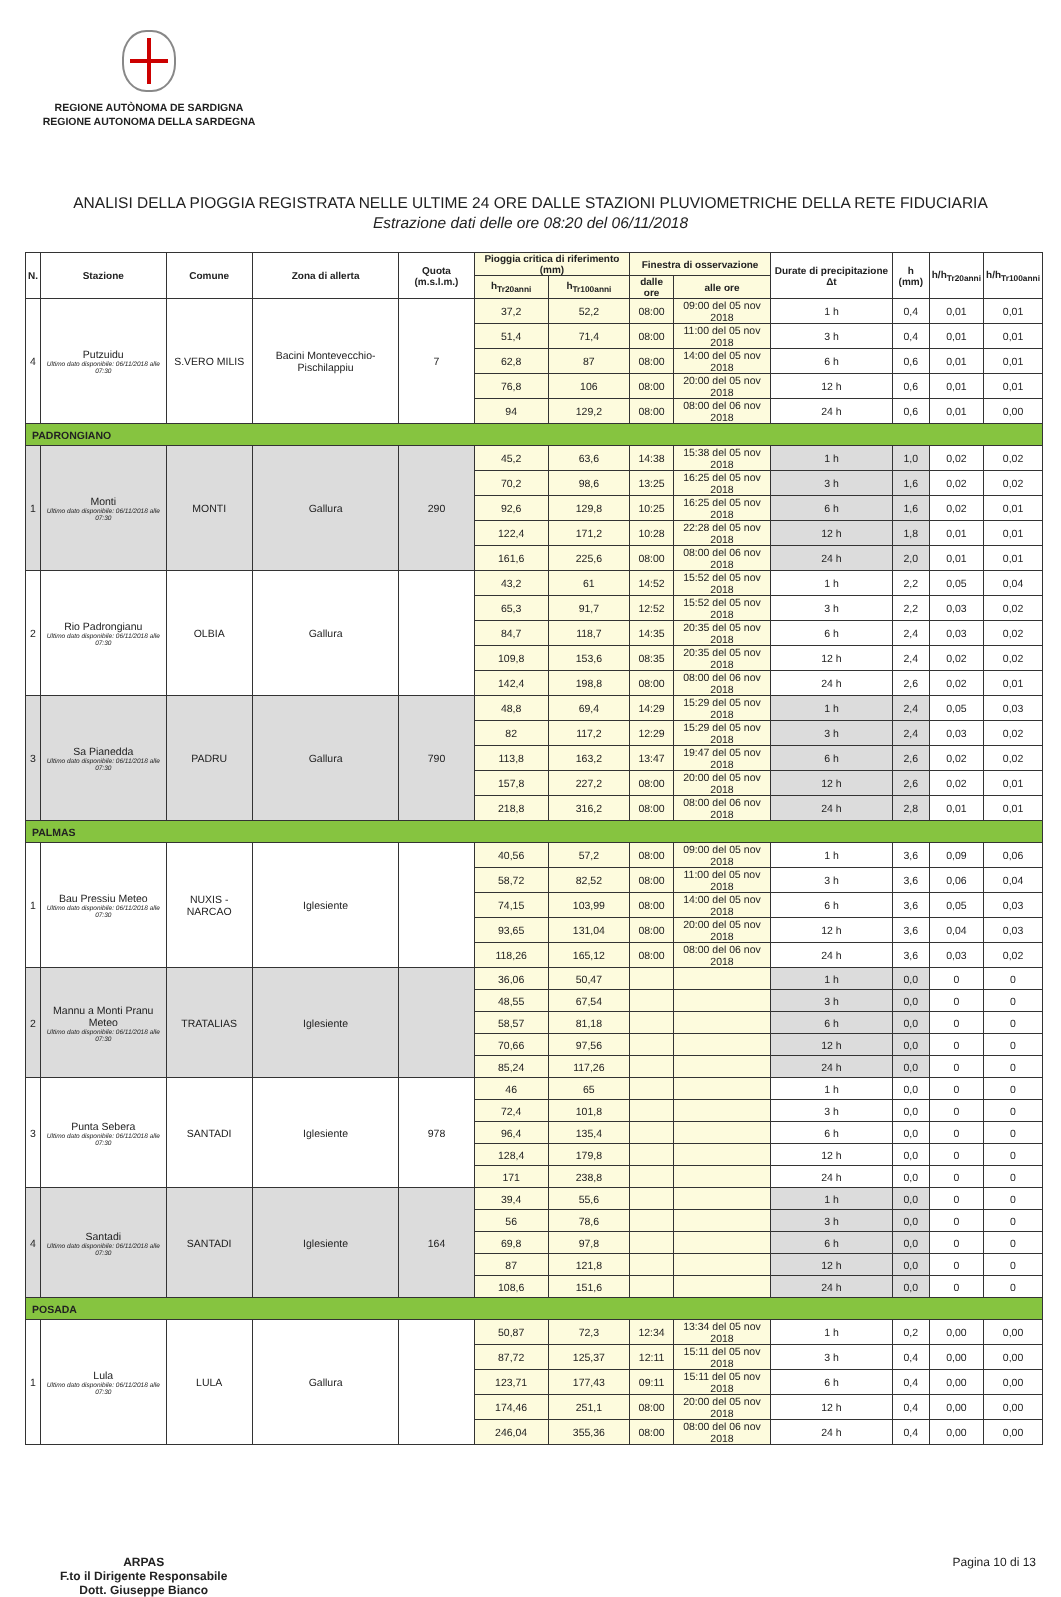REGIONE AUTÒNOMA DE SARDIGNA
REGIONE AUTONOMA DELLA SARDEGNA
ANALISI DELLA PIOGGIA REGISTRATA NELLE ULTIME 24 ORE DALLE STAZIONI PLUVIOMETRICHE DELLA RETE FIDUCIARIA
Estrazione dati delle ore 08:20 del 06/11/2018
| N. | Stazione | Comune | Zona di allerta | Quota (m.s.l.m.) | Pioggia critica di riferimento (mm) | | Finestra di osservazione | | Durate di precipitazione Δt | h (mm) | h/h<sub>Tr20anni</sub> | h/h<sub>Tr100anni</sub> |
| --- | --- | --- | --- | --- | --- | --- | --- | --- | --- | --- | --- | --- |
| | | | | | h<sub>Tr20anni</sub> | h<sub>Tr100anni</sub> | dalle ore | alle ore | | | | |
| 4 | Putzuidu Ultimo dato disponibile: 06/11/2018 alle 07:30 | S.VERO MILIS | Bacini Montevecchio-Pischilappiu | 7 | 37,2 | 52,2 | 08:00 | 09:00 del 05 nov 2018 | 1 h | 0,4 | 0,01 | 0,01 |
| | | | | | 51,4 | 71,4 | 08:00 | 11:00 del 05 nov 2018 | 3 h | 0,4 | 0,01 | 0,01 |
| | | | | | 62,8 | 87 | 08:00 | 14:00 del 05 nov 2018 | 6 h | 0,6 | 0,01 | 0,01 |
| | | | | | 76,8 | 106 | 08:00 | 20:00 del 05 nov 2018 | 12 h | 0,6 | 0,01 | 0,01 |
| | | | | | 94 | 129,2 | 08:00 | 08:00 del 06 nov 2018 | 24 h | 0,6 | 0,01 | 0,00 |
| PADRONGIANO | | | | | | | | | | | | |
| 1 | Monti Ultimo dato disponibile: 06/11/2018 alle 07:30 | MONTI | Gallura | 290 | 45,2 | 63,6 | 14:38 | 15:38 del 05 nov 2018 | 1 h | 1,0 | 0,02 | 0,02 |
| | | | | | 70,2 | 98,6 | 13:25 | 16:25 del 05 nov 2018 | 3 h | 1,6 | 0,02 | 0,02 |
| | | | | | 92,6 | 129,8 | 10:25 | 16:25 del 05 nov 2018 | 6 h | 1,6 | 0,02 | 0,01 |
| | | | | | 122,4 | 171,2 | 10:28 | 22:28 del 05 nov 2018 | 12 h | 1,8 | 0,01 | 0,01 |
| | | | | | 161,6 | 225,6 | 08:00 | 08:00 del 06 nov 2018 | 24 h | 2,0 | 0,01 | 0,01 |
| 2 | Rio Padrongianu Ultimo dato disponibile: 06/11/2018 alle 07:30 | OLBIA | Gallura | | 43,2 | 61 | 14:52 | 15:52 del 05 nov 2018 | 1 h | 2,2 | 0,05 | 0,04 |
| | | | | | 65,3 | 91,7 | 12:52 | 15:52 del 05 nov 2018 | 3 h | 2,2 | 0,03 | 0,02 |
| | | | | | 84,7 | 118,7 | 14:35 | 20:35 del 05 nov 2018 | 6 h | 2,4 | 0,03 | 0,02 |
| | | | | | 109,8 | 153,6 | 08:35 | 20:35 del 05 nov 2018 | 12 h | 2,4 | 0,02 | 0,02 |
| | | | | | 142,4 | 198,8 | 08:00 | 08:00 del 06 nov 2018 | 24 h | 2,6 | 0,02 | 0,01 |
| 3 | Sa Pianedda Ultimo dato disponibile: 06/11/2018 alle 07:30 | PADRU | Gallura | 790 | 48,8 | 69,4 | 14:29 | 15:29 del 05 nov 2018 | 1 h | 2,4 | 0,05 | 0,03 |
| | | | | | 82 | 117,2 | 12:29 | 15:29 del 05 nov 2018 | 3 h | 2,4 | 0,03 | 0,02 |
| | | | | | 113,8 | 163,2 | 13:47 | 19:47 del 05 nov 2018 | 6 h | 2,6 | 0,02 | 0,02 |
| | | | | | 157,8 | 227,2 | 08:00 | 20:00 del 05 nov 2018 | 12 h | 2,6 | 0,02 | 0,01 |
| | | | | | 218,8 | 316,2 | 08:00 | 08:00 del 06 nov 2018 | 24 h | 2,8 | 0,01 | 0,01 |
| PALMAS | | | | | | | | | | | | |
| 1 | Bau Pressiu Meteo Ultimo dato disponibile: 06/11/2018 alle 07:30 | NUXIS - NARCAO | Iglesiente | | 40,56 | 57,2 | 08:00 | 09:00 del 05 nov 2018 | 1 h | 3,6 | 0,09 | 0,06 |
| | | | | | 58,72 | 82,52 | 08:00 | 11:00 del 05 nov 2018 | 3 h | 3,6 | 0,06 | 0,04 |
| | | | | | 74,15 | 103,99 | 08:00 | 14:00 del 05 nov 2018 | 6 h | 3,6 | 0,05 | 0,03 |
| | | | | | 93,65 | 131,04 | 08:00 | 20:00 del 05 nov 2018 | 12 h | 3,6 | 0,04 | 0,03 |
| | | | | | 118,26 | 165,12 | 08:00 | 08:00 del 06 nov 2018 | 24 h | 3,6 | 0,03 | 0,02 |
| 2 | Mannu a Monti Pranu Meteo Ultimo dato disponibile: 06/11/2018 alle 07:30 | TRATALIAS | Iglesiente | | 36,06 | 50,47 | | | 1 h | 0,0 | 0 | 0 |
| | | | | | 48,55 | 67,54 | | | 3 h | 0,0 | 0 | 0 |
| | | | | | 58,57 | 81,18 | | | 6 h | 0,0 | 0 | 0 |
| | | | | | 70,66 | 97,56 | | | 12 h | 0,0 | 0 | 0 |
| | | | | | 85,24 | 117,26 | | | 24 h | 0,0 | 0 | 0 |
| 3 | Punta Sebera Ultimo dato disponibile: 06/11/2018 alle 07:30 | SANTADI | Iglesiente | 978 | 46 | 65 | | | 1 h | 0,0 | 0 | 0 |
| | | | | | 72,4 | 101,8 | | | 3 h | 0,0 | 0 | 0 |
| | | | | | 96,4 | 135,4 | | | 6 h | 0,0 | 0 | 0 |
| | | | | | 128,4 | 179,8 | | | 12 h | 0,0 | 0 | 0 |
| | | | | | 171 | 238,8 | | | 24 h | 0,0 | 0 | 0 |
| 4 | Santadi Ultimo dato disponibile: 06/11/2018 alle 07:30 | SANTADI | Iglesiente | 164 | 39,4 | 55,6 | | | 1 h | 0,0 | 0 | 0 |
| | | | | | 56 | 78,6 | | | 3 h | 0,0 | 0 | 0 |
| | | | | | 69,8 | 97,8 | | | 6 h | 0,0 | 0 | 0 |
| | | | | | 87 | 121,8 | | | 12 h | 0,0 | 0 | 0 |
| | | | | | 108,6 | 151,6 | | | 24 h | 0,0 | 0 | 0 |
| POSADA | | | | | | | | | | | | |
| 1 | Lula Ultimo dato disponibile: 06/11/2018 alle 07:30 | LULA | Gallura | | 50,87 | 72,3 | 12:34 | 13:34 del 05 nov 2018 | 1 h | 0,2 | 0,00 | 0,00 |
| | | | | | 87,72 | 125,37 | 12:11 | 15:11 del 05 nov 2018 | 3 h | 0,4 | 0,00 | 0,00 |
| | | | | | 123,71 | 177,43 | 09:11 | 15:11 del 05 nov 2018 | 6 h | 0,4 | 0,00 | 0,00 |
| | | | | | 174,46 | 251,1 | 08:00 | 20:00 del 05 nov 2018 | 12 h | 0,4 | 0,00 | 0,00 |
| | | | | | 246,04 | 355,36 | 08:00 | 08:00 del 06 nov 2018 | 24 h | 0,4 | 0,00 | 0,00 |
ARPAS
F.to il Dirigente Responsabile
Dott. Giuseppe Bianco
Pagina 10 di 13